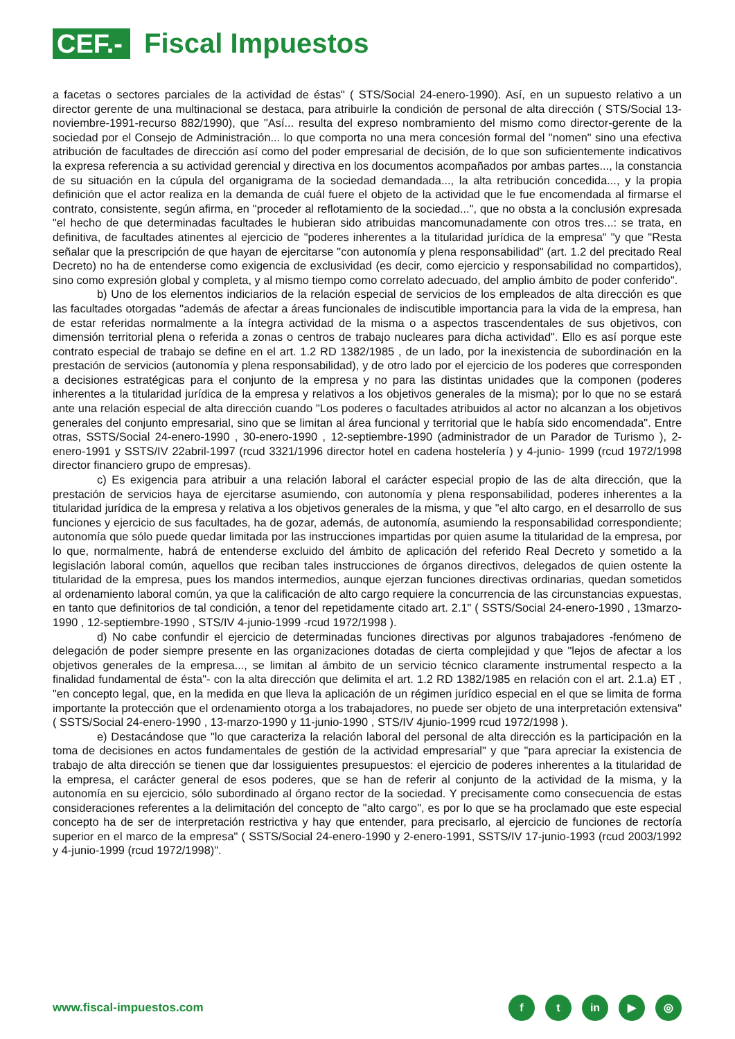CEF.-
Fiscal Impuestos
a facetas o sectores parciales de la actividad de éstas" ( STS/Social 24-enero-1990). Así, en un supuesto relativo a un director gerente de una multinacional se destaca, para atribuirle la condición de personal de alta dirección ( STS/Social 13-noviembre-1991-recurso 882/1990), que "Así... resulta del expreso nombramiento del mismo como director-gerente de la sociedad por el Consejo de Administración... lo que comporta no una mera concesión formal del "nomen" sino una efectiva atribución de facultades de dirección así como del poder empresarial de decisión, de lo que son suficientemente indicativos la expresa referencia a su actividad gerencial y directiva en los documentos acompañados por ambas partes..., la constancia de su situación en la cúpula del organigrama de la sociedad demandada..., la alta retribución concedida..., y la propia definición que el actor realiza en la demanda de cuál fuere el objeto de la actividad que le fue encomendada al firmarse el contrato, consistente, según afirma, en "proceder al reflotamiento de la sociedad...", que no obsta a la conclusión expresada "el hecho de que determinadas facultades le hubieran sido atribuidas mancomunadamente con otros tres...: se trata, en definitiva, de facultades atinentes al ejercicio de "poderes inherentes a la titularidad jurídica de la empresa" "y que "Resta señalar que la prescripción de que hayan de ejercitarse "con autonomía y plena responsabilidad" (art. 1.2 del precitado Real Decreto) no ha de entenderse como exigencia de exclusividad (es decir, como ejercicio y responsabilidad no compartidos), sino como expresión global y completa, y al mismo tiempo como correlato adecuado, del amplio ámbito de poder conferido".
b) Uno de los elementos indiciarios de la relación especial de servicios de los empleados de alta dirección es que las facultades otorgadas "además de afectar a áreas funcionales de indiscutible importancia para la vida de la empresa, han de estar referidas normalmente a la íntegra actividad de la misma o a aspectos trascendentales de sus objetivos, con dimensión territorial plena o referida a zonas o centros de trabajo nucleares para dicha actividad". Ello es así porque este contrato especial de trabajo se define en el art. 1.2 RD 1382/1985 , de un lado, por la inexistencia de subordinación en la prestación de servicios (autonomía y plena responsabilidad), y de otro lado por el ejercicio de los poderes que corresponden a decisiones estratégicas para el conjunto de la empresa y no para las distintas unidades que la componen (poderes inherentes a la titularidad jurídica de la empresa y relativos a los objetivos generales de la misma); por lo que no se estará ante una relación especial de alta dirección cuando "Los poderes o facultades atribuidos al actor no alcanzan a los objetivos generales del conjunto empresarial, sino que se limitan al área funcional y territorial que le había sido encomendada". Entre otras, SSTS/Social 24-enero-1990 , 30-enero-1990 , 12-septiembre-1990 (administrador de un Parador de Turismo ), 2-enero-1991 y SSTS/IV 22abril-1997 (rcud 3321/1996 director hotel en cadena hostelería ) y 4-junio- 1999 (rcud 1972/1998 director financiero grupo de empresas).
c) Es exigencia para atribuir a una relación laboral el carácter especial propio de las de alta dirección, que la prestación de servicios haya de ejercitarse asumiendo, con autonomía y plena responsabilidad, poderes inherentes a la titularidad jurídica de la empresa y relativa a los objetivos generales de la misma, y que "el alto cargo, en el desarrollo de sus funciones y ejercicio de sus facultades, ha de gozar, además, de autonomía, asumiendo la responsabilidad correspondiente; autonomía que sólo puede quedar limitada por las instrucciones impartidas por quien asume la titularidad de la empresa, por lo que, normalmente, habrá de entenderse excluido del ámbito de aplicación del referido Real Decreto y sometido a la legislación laboral común, aquellos que reciban tales instrucciones de órganos directivos, delegados de quien ostente la titularidad de la empresa, pues los mandos intermedios, aunque ejerzan funciones directivas ordinarias, quedan sometidos al ordenamiento laboral común, ya que la calificación de alto cargo requiere la concurrencia de las circunstancias expuestas, en tanto que definitorios de tal condición, a tenor del repetidamente citado art. 2.1" ( SSTS/Social 24-enero-1990 , 13marzo-1990 , 12-septiembre-1990 , STS/IV 4-junio-1999 -rcud 1972/1998 ).
d) No cabe confundir el ejercicio de determinadas funciones directivas por algunos trabajadores -fenómeno de delegación de poder siempre presente en las organizaciones dotadas de cierta complejidad y que "lejos de afectar a los objetivos generales de la empresa..., se limitan al ámbito de un servicio técnico claramente instrumental respecto a la finalidad fundamental de ésta"- con la alta dirección que delimita el art. 1.2 RD 1382/1985 en relación con el art. 2.1.a) ET , "en concepto legal, que, en la medida en que lleva la aplicación de un régimen jurídico especial en el que se limita de forma importante la protección que el ordenamiento otorga a los trabajadores, no puede ser objeto de una interpretación extensiva" ( SSTS/Social 24-enero-1990 , 13-marzo-1990 y 11-junio-1990 , STS/IV 4junio-1999 rcud 1972/1998 ).
e) Destacándose que "lo que caracteriza la relación laboral del personal de alta dirección es la participación en la toma de decisiones en actos fundamentales de gestión de la actividad empresarial" y que "para apreciar la existencia de trabajo de alta dirección se tienen que dar lossiguientes presupuestos: el ejercicio de poderes inherentes a la titularidad de la empresa, el carácter general de esos poderes, que se han de referir al conjunto de la actividad de la misma, y la autonomía en su ejercicio, sólo subordinado al órgano rector de la sociedad. Y precisamente como consecuencia de estas consideraciones referentes a la delimitación del concepto de "alto cargo", es por lo que se ha proclamado que este especial concepto ha de ser de interpretación restrictiva y hay que entender, para precisarlo, al ejercicio de funciones de rectoría superior en el marco de la empresa" ( SSTS/Social 24-enero-1990 y 2-enero-1991, SSTS/IV 17-junio-1993 (rcud 2003/1992 y 4-junio-1999 (rcud 1972/1998)".
www.fiscal-impuestos.com
ft in ▶ ◎